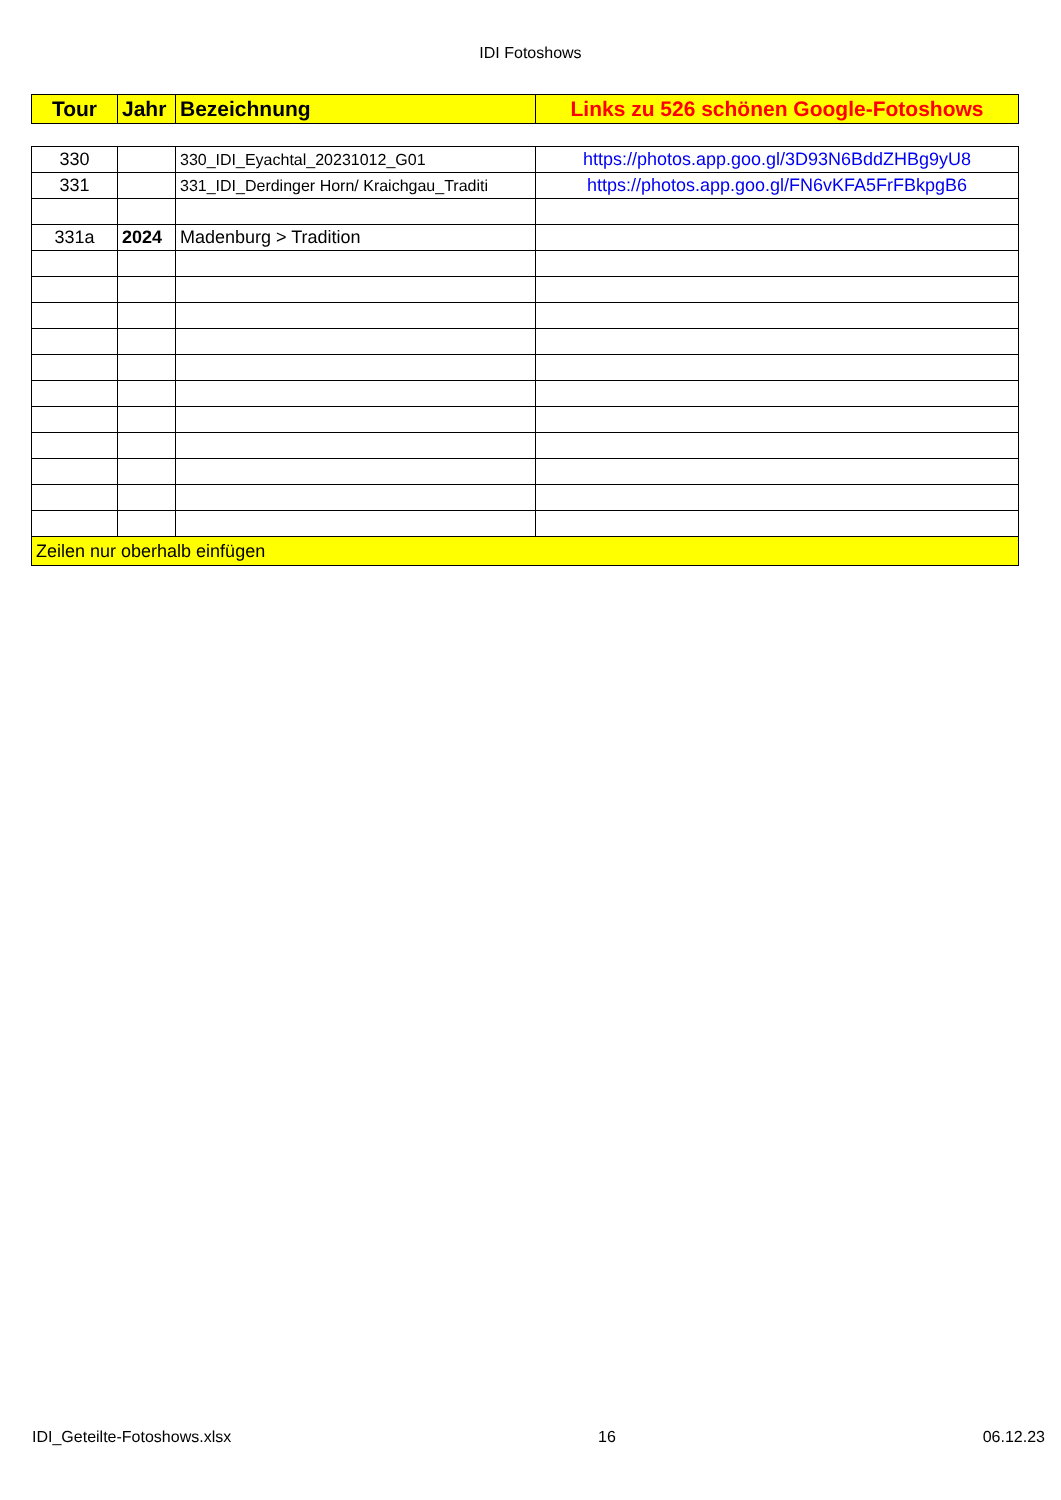IDI Fotoshows
| Tour | Jahr | Bezeichnung | Links zu 526 schönen Google-Fotoshows |
| --- | --- | --- | --- |
| 330 | | 330_IDI_Eyachtal_20231012_G01 | https://photos.app.goo.gl/3D93N6BddZHBg9yU8 |
| 331 | | 331_IDI_Derdinger Horn/ Kraichgau_Traditi | https://photos.app.goo.gl/FN6vKFA5FrFBkpgB6 |
| 331a | 2024 | Madenburg > Tradition | |
| Zeilen nur oberhalb einfügen | | | |
IDI_Geteilte-Fotoshows.xlsx 16 06.12.23